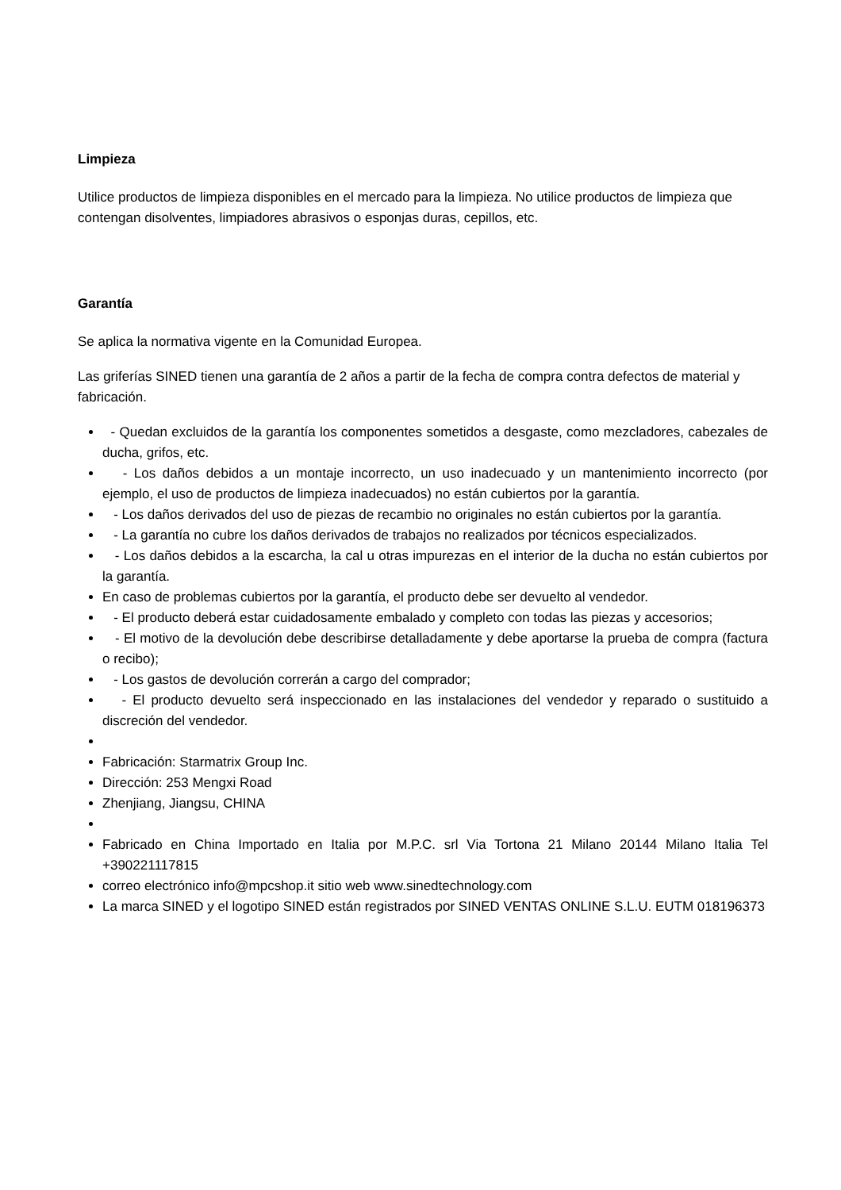Limpieza
Utilice productos de limpieza disponibles en el mercado para la limpieza. No utilice productos de limpieza que contengan disolventes, limpiadores abrasivos o esponjas duras, cepillos, etc.
Garantía
Se aplica la normativa vigente en la Comunidad Europea.
Las griferías SINED tienen una garantía de 2 años a partir de la fecha de compra contra defectos de material y fabricación.
- Quedan excluidos de la garantía los componentes sometidos a desgaste, como mezcladores, cabezales de ducha, grifos, etc.
- Los daños debidos a un montaje incorrecto, un uso inadecuado y un mantenimiento incorrecto (por ejemplo, el uso de productos de limpieza inadecuados) no están cubiertos por la garantía.
- Los daños derivados del uso de piezas de recambio no originales no están cubiertos por la garantía.
- La garantía no cubre los daños derivados de trabajos no realizados por técnicos especializados.
- Los daños debidos a la escarcha, la cal u otras impurezas en el interior de la ducha no están cubiertos por la garantía.
En caso de problemas cubiertos por la garantía, el producto debe ser devuelto al vendedor.
- El producto deberá estar cuidadosamente embalado y completo con todas las piezas y accesorios;
- El motivo de la devolución debe describirse detalladamente y debe aportarse la prueba de compra (factura o recibo);
- Los gastos de devolución correrán a cargo del comprador;
- El producto devuelto será inspeccionado en las instalaciones del vendedor y reparado o sustituido a discreción del vendedor.
Fabricación: Starmatrix Group Inc.
Dirección: 253 Mengxi Road
Zhenjiang, Jiangsu, CHINA
Fabricado en China Importado en Italia por M.P.C. srl Via Tortona 21 Milano 20144 Milano Italia Tel +390221117815
correo electrónico info@mpcshop.it sitio web www.sinedtechnology.com
La marca SINED y el logotipo SINED están registrados por SINED VENTAS ONLINE S.L.U. EUTM 018196373